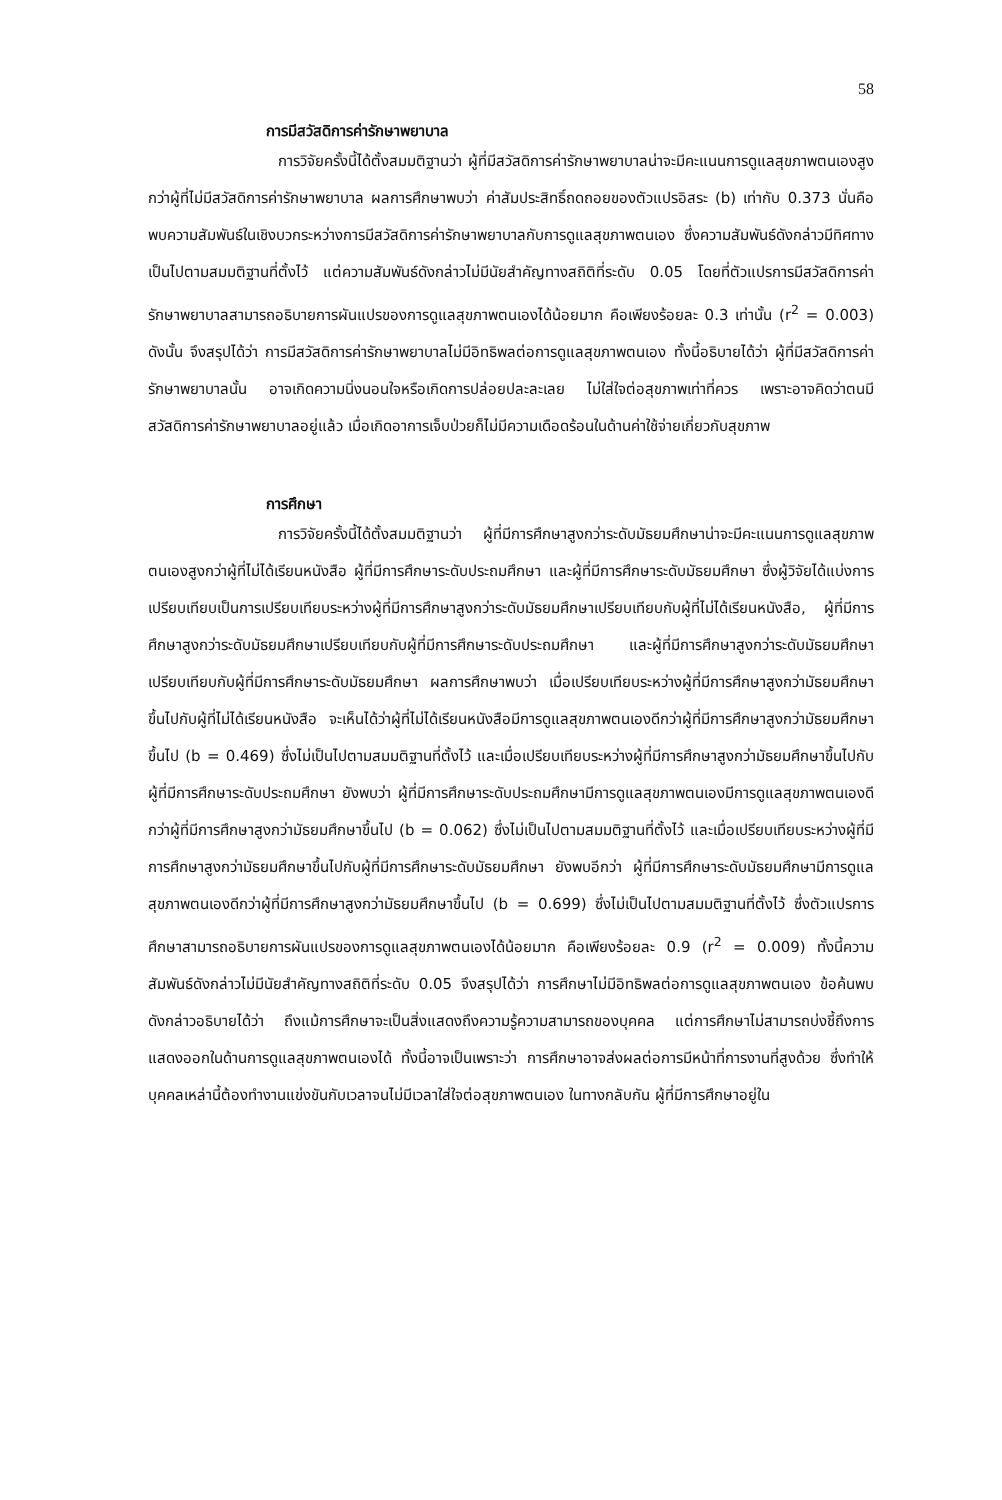58
การมีสวัสดิการค่ารักษาพยาบาล
การวิจัยครั้งนี้ได้ตั้งสมมติฐานว่า ผู้ที่มีสวัสดิการค่ารักษาพยาบาลน่าจะมีคะแนนการดูแลสุขภาพตนเองสูงกว่าผู้ที่ไม่มีสวัสดิการค่ารักษาพยาบาล ผลการศึกษาพบว่า ค่าสัมประสิทธิ์ถดถอยของตัวแปรอิสระ (b) เท่ากับ 0.373 นั่นคือ พบความสัมพันธ์ในเชิงบวกระหว่างการมีสวัสดิการค่ารักษาพยาบาลกับการดูแลสุขภาพตนเอง ซึ่งความสัมพันธ์ดังกล่าวมีทิศทางเป็นไปตามสมมติฐานที่ตั้งไว้ แต่ความสัมพันธ์ดังกล่าวไม่มีนัยสำคัญทางสถิติที่ระดับ 0.05 โดยที่ตัวแปรการมีสวัสดิการค่ารักษาพยาบาลสามารถอธิบายการผันแปรของการดูแลสุขภาพตนเองได้น้อยมาก คือเพียงร้อยละ 0.3 เท่านั้น (r<sup>2</sup> = 0.003) ดังนั้น จึงสรุปได้ว่า การมีสวัสดิการค่ารักษาพยาบาลไม่มีอิทธิพลต่อการดูแลสุขภาพตนเอง ทั้งนี้อธิบายได้ว่า ผู้ที่มีสวัสดิการค่ารักษาพยาบาลนั้น อาจเกิดความนิ่งนอนใจหรือเกิดการปล่อยปละละเลย ไม่ใส่ใจต่อสุขภาพเท่าที่ควร เพราะอาจคิดว่าตนมีสวัสดิการค่ารักษาพยาบาลอยู่แล้ว เมื่อเกิดอาการเจ็บป่วยก็ไม่มีความเดือดร้อนในด้านค่าใช้จ่ายเกี่ยวกับสุขภาพ
การศึกษา
การวิจัยครั้งนี้ได้ตั้งสมมติฐานว่า ผู้ที่มีการศึกษาสูงกว่าระดับมัธยมศึกษาน่าจะมีคะแนนการดูแลสุขภาพตนเองสูงกว่าผู้ที่ไม่ได้เรียนหนังสือ ผู้ที่มีการศึกษาระดับประถมศึกษา และผู้ที่มีการศึกษาระดับมัธยมศึกษา ซึ่งผู้วิจัยได้แบ่งการเปรียบเทียบเป็นการเปรียบเทียบระหว่างผู้ที่มีการศึกษาสูงกว่าระดับมัธยมศึกษาเปรียบเทียบกับผู้ที่ไม่ได้เรียนหนังสือ, ผู้ที่มีการศึกษาสูงกว่าระดับมัธยมศึกษาเปรียบเทียบกับผู้ที่มีการศึกษาระดับประถมศึกษา และผู้ที่มีการศึกษาสูงกว่าระดับมัธยมศึกษาเปรียบเทียบกับผู้ที่มีการศึกษาระดับมัธยมศึกษา ผลการศึกษาพบว่า เมื่อเปรียบเทียบระหว่างผู้ที่มีการศึกษาสูงกว่ามัธยมศึกษาขึ้นไปกับผู้ที่ไม่ได้เรียนหนังสือ จะเห็นได้ว่าผู้ที่ไม่ได้เรียนหนังสือมีการดูแลสุขภาพตนเองดีกว่าผู้ที่มีการศึกษาสูงกว่ามัธยมศึกษาขึ้นไป (b = 0.469) ซึ่งไม่เป็นไปตามสมมติฐานที่ตั้งไว้ และเมื่อเปรียบเทียบระหว่างผู้ที่มีการศึกษาสูงกว่ามัธยมศึกษาขึ้นไปกับผู้ที่มีการศึกษาระดับประถมศึกษา ยังพบว่า ผู้ที่มีการศึกษาระดับประถมศึกษามีการดูแลสุขภาพตนเองมีการดูแลสุขภาพตนเองดีกว่าผู้ที่มีการศึกษาสูงกว่ามัธยมศึกษาขึ้นไป (b = 0.062) ซึ่งไม่เป็นไปตามสมมติฐานที่ตั้งไว้ และเมื่อเปรียบเทียบระหว่างผู้ที่มีการศึกษาสูงกว่ามัธยมศึกษาขึ้นไปกับผู้ที่มีการศึกษาระดับมัธยมศึกษา ยังพบอีกว่า ผู้ที่มีการศึกษาระดับมัธยมศึกษามีการดูแลสุขภาพตนเองดีกว่าผู้ที่มีการศึกษาสูงกว่ามัธยมศึกษาขึ้นไป (b = 0.699) ซึ่งไม่เป็นไปตามสมมติฐานที่ตั้งไว้ ซึ่งตัวแปรการศึกษาสามารถอธิบายการผันแปรของการดูแลสุขภาพตนเองได้น้อยมาก คือเพียงร้อยละ 0.9 (r<sup>2</sup> = 0.009) ทั้งนี้ความสัมพันธ์ดังกล่าวไม่มีนัยสำคัญทางสถิติที่ระดับ 0.05 จึงสรุปได้ว่า การศึกษาไม่มีอิทธิพลต่อการดูแลสุขภาพตนเอง ข้อค้นพบดังกล่าวอธิบายได้ว่า ถึงแม้การศึกษาจะเป็นสิ่งแสดงถึงความรู้ความสามารถของบุคคล แต่การศึกษาไม่สามารถบ่งชี้ถึงการแสดงออกในด้านการดูแลสุขภาพตนเองได้ ทั้งนี้อาจเป็นเพราะว่า การศึกษาอาจส่งผลต่อการมีหน้าที่การงานที่สูงด้วย ซึ่งทำให้บุคคลเหล่านี้ต้องทำงานแข่งขันกับเวลาจนไม่มีเวลาใส่ใจต่อสุขภาพตนเอง ในทางกลับกัน ผู้ที่มีการศึกษาอยู่ใน